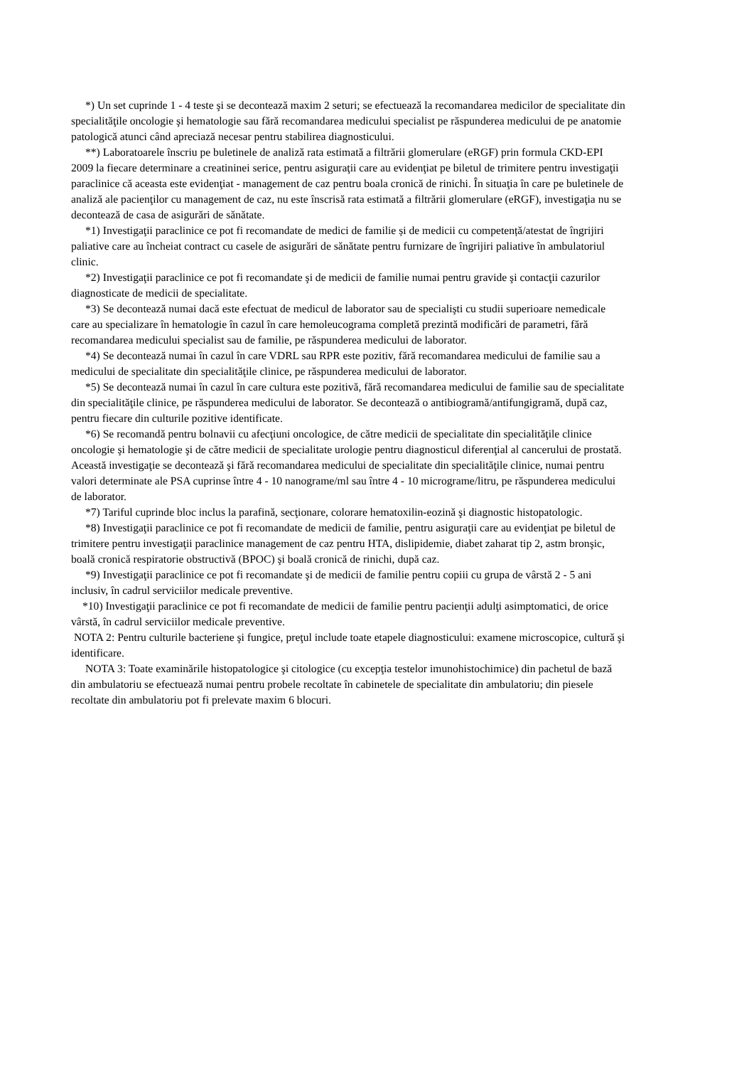*) Un set cuprinde 1 - 4 teste şi se decontează maxim 2 seturi; se efectuează la recomandarea medicilor de specialitate din specialităţile oncologie şi hematologie sau fără recomandarea medicului specialist pe răspunderea medicului de pe anatomie patologică atunci când apreciază necesar pentru stabilirea diagnosticului.
**) Laboratoarele înscriu pe buletinele de analiză rata estimată a filtrării glomerulare (eRGF) prin formula CKD-EPI 2009 la fiecare determinare a creatininei serice, pentru asiguraţii care au evidenţiat pe biletul de trimitere pentru investigaţii paraclinice că aceasta este evidenţiat - management de caz pentru boala cronică de rinichi. În situaţia în care pe buletinele de analiză ale pacienţilor cu management de caz, nu este înscrisă rata estimată a filtrării glomerulare (eRGF), investigaţia nu se decontează de casa de asigurări de sănătate.
*1) Investigaţii paraclinice ce pot fi recomandate de medici de familie și de medicii cu competență/atestat de îngrijiri paliative care au încheiat contract cu casele de asigurări de sănătate pentru furnizare de îngrijiri paliative în ambulatoriul clinic.
*2) Investigaţii paraclinice ce pot fi recomandate şi de medicii de familie numai pentru gravide şi contacţii cazurilor diagnosticate de medicii de specialitate.
*3) Se decontează numai dacă este efectuat de medicul de laborator sau de specialişti cu studii superioare nemedicale care au specializare în hematologie în cazul în care hemoleucograma completă prezintă modificări de parametri, fără recomandarea medicului specialist sau de familie, pe răspunderea medicului de laborator.
*4) Se decontează numai în cazul în care VDRL sau RPR este pozitiv, fără recomandarea medicului de familie sau a medicului de specialitate din specialităţile clinice, pe răspunderea medicului de laborator.
*5) Se decontează numai în cazul în care cultura este pozitivă, fără recomandarea medicului de familie sau de specialitate din specialităţile clinice, pe răspunderea medicului de laborator. Se decontează o antibiogramă/antifungigramă, după caz, pentru fiecare din culturile pozitive identificate.
*6) Se recomandă pentru bolnavii cu afecţiuni oncologice, de către medicii de specialitate din specialităţile clinice oncologie şi hematologie şi de către medicii de specialitate urologie pentru diagnosticul diferenţial al cancerului de prostată. Această investigaţie se decontează şi fără recomandarea medicului de specialitate din specialităţile clinice, numai pentru valori determinate ale PSA cuprinse între 4 - 10 nanograme/ml sau între 4 - 10 micrograme/litru, pe răspunderea medicului de laborator.
*7) Tariful cuprinde bloc inclus la parafină, secţionare, colorare hematoxilin-eozină şi diagnostic histopatologic.
*8) Investigaţii paraclinice ce pot fi recomandate de medicii de familie, pentru asiguraţii care au evidenţiat pe biletul de trimitere pentru investigaţii paraclinice management de caz pentru HTA, dislipidemie, diabet zaharat tip 2, astm bronşic, boală cronică respiratorie obstructivă (BPOC) şi boală cronică de rinichi, după caz.
*9) Investigaţii paraclinice ce pot fi recomandate şi de medicii de familie pentru copiii cu grupa de vârstă 2 - 5 ani inclusiv, în cadrul serviciilor medicale preventive.
*10) Investigaţii paraclinice ce pot fi recomandate de medicii de familie pentru pacienţii adulţi asimptomatici, de orice vârstă, în cadrul serviciilor medicale preventive.
NOTA 2: Pentru culturile bacteriene şi fungice, preţul include toate etapele diagnosticului: examene microscopice, cultură şi identificare.
NOTA 3: Toate examinările histopatologice şi citologice (cu excepţia testelor imunohistochimice) din pachetul de bază din ambulatoriu se efectuează numai pentru probele recoltate în cabinetele de specialitate din ambulatoriu; din piesele recoltate din ambulatoriu pot fi prelevate maxim 6 blocuri.